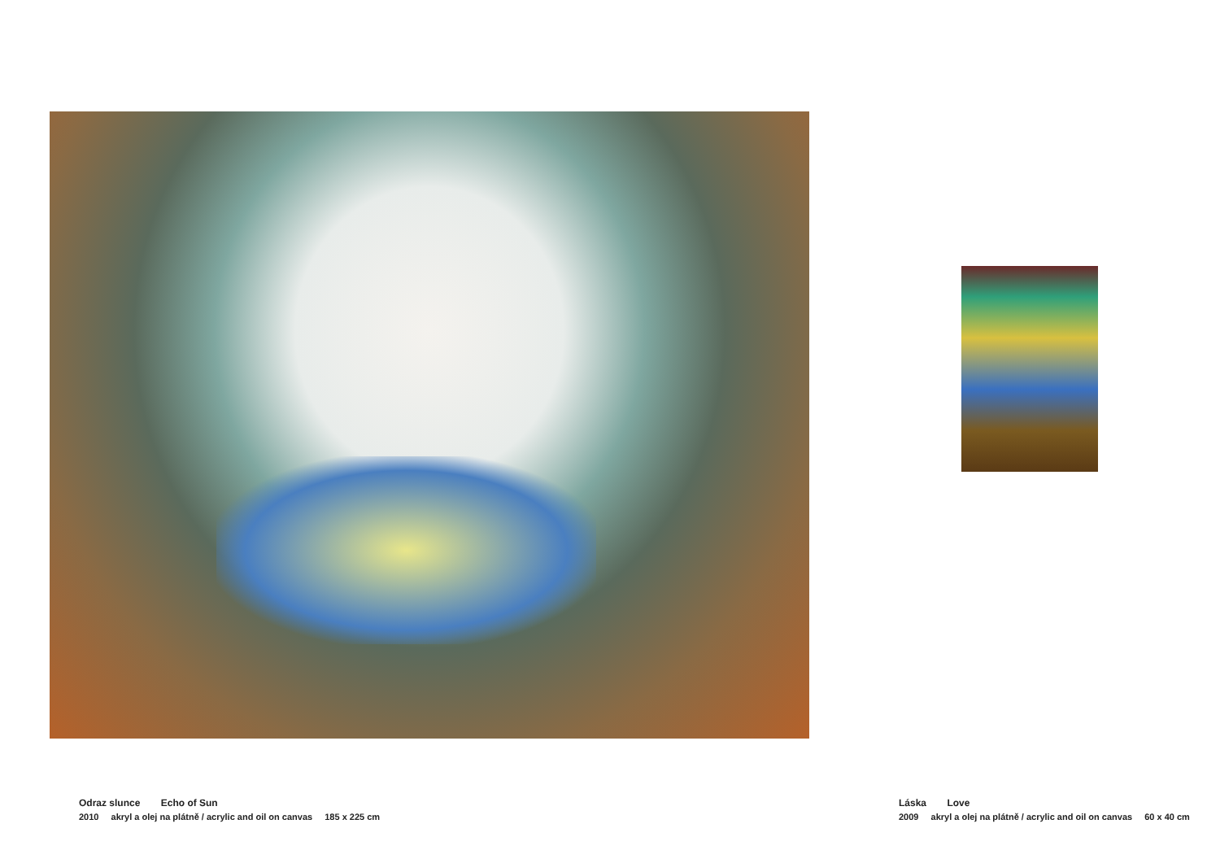Odraz slunce Echo of Sun
2010 akryl a olej na plátně / acrylic and oil on canvas 185 x 225 cm
Láska Love
2009 akryl a olej na plátně / acrylic and oil on canvas 60 x 40 cm